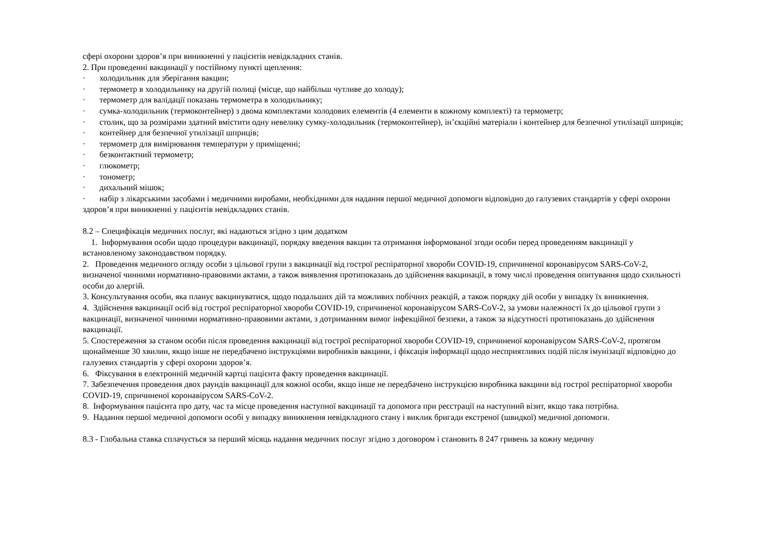сфері охорони здоров’я при виникненні у пацієнтів невідкладних станів.
2. При проведенні вакцинації у постійному пункті щеплення:
· холодильник для зберігання вакцин;
· термометр в холодильнику на другій полиці (місце, що найбільш чутливе до холоду);
· термометр для валідації показань термометра в холодильнику;
· сумка-холодильник (термоконтейнер) з двома комплектами холодових елементів (4 елементи в кожному комплекті) та термометр;
· столик, що за розмірами здатний вмістити одну невелику сумку-холодильник (термоконтейнер), ін’єкційні матеріали і контейнер для безпечної утилізації шприців;
· контейнер для безпечної утилізації шприців;
· термометр для вимірювання температури у приміщенні;
· безконтактний термометр;
· глюкометр;
· тонометр;
· дихальний мішок;
· набір з лікарськими засобами і медичними виробами, необхідними для надання першої медичної допомоги відповідно до галузевих стандартів у сфері охорони здоров’я при виникненні у пацієнтів невідкладних станів.
8.2 – Специфікація медичних послуг, які надаються згідно з цим додатком
1. Інформування особи щодо процедури вакцинації, порядку введення вакцин та отримання інформованої згоди особи перед проведенням вакцинації у встановленому законодавством порядку.
2. Проведення медичного огляду особи з цільової групи з вакцинації від гострої респіраторної хвороби COVID-19, спричиненої коронавірусом SARS-CoV-2, визначеної чинними нормативно-правовими актами, а також виявлення протипоказань до здійснення вакцинації, в тому числі проведення опитування щодо схильності особи до алергій.
3. Консультування особи, яка планує вакцинуватися, щодо подальших дій та можливих побічних реакцій, а також порядку дій особи у випадку їх виникнення.
4. Здійснення вакцинації осіб від гострої респіраторної хвороби COVID-19, спричиненої коронавірусом SARS-CoV-2, за умови належності їх до цільової групи з вакцинації, визначеної чинними нормативно-правовими актами, з дотриманням вимог інфекційної безпеки, а також за відсутності протипоказань до здійснення вакцинації.
5. Спостереження за станом особи після проведення вакцинації від гострої респіраторної хвороби COVID-19, спричиненої коронавірусом SARS-CoV-2, протягом щонайменше 30 хвилин, якщо інше не передбачено інструкціями виробників вакцини, і фіксація інформації щодо несприятливих подій після імунізації відповідно до галузевих стандартів у сфері охорони здоров’я.
6. Фіксування в електронній медичній картці пацієнта факту проведення вакцинації.
7. Забезпечення проведення двох раундів вакцинації для кожної особи, якщо інше не передбачено інструкцією виробника вакцини від гострої респіраторної хвороби COVID-19, спричиненої коронавірусом SARS-CoV-2.
8. Інформування пацієнта про дату, час та місце проведення наступної вакцинації та допомога при реєстрації на наступний візит, якщо така потрібна.
9. Надання першої медичної допомоги особі у випадку виникнення невідкладного стану і виклик бригади екстреної (швидкої) медичної допомоги.
8.3 - Глобальна ставка сплачується за перший місяць надання медичних послуг згідно з договором і становить 8 247 гривень за кожну медичну